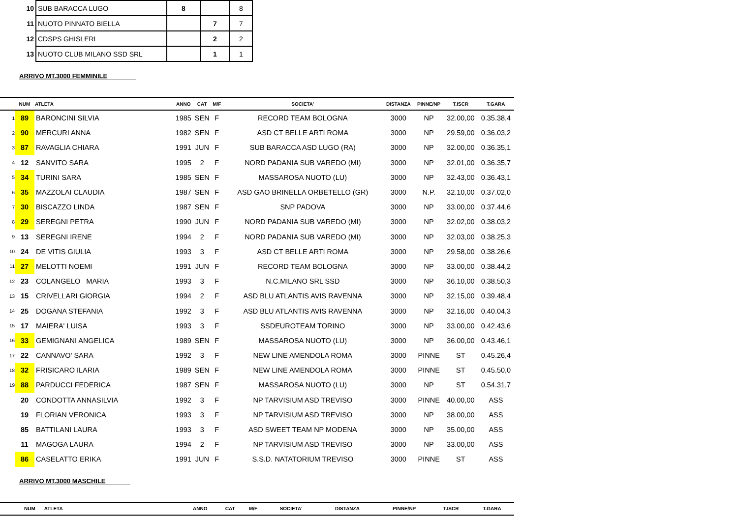| 10 | SUB BARACCA LUGO | 8 | | 8 |
| 11 | NUOTO PINNATO BIELLA | | 7 | 7 |
| 12 | CDSPS GHISLERI | | 2 | 2 |
| 13 | NUOTO CLUB MILANO SSD SRL | | 1 | 1 |
ARRIVO MT.3000 FEMMINILE
| | NUM | ATLETA | ANNO | CAT | M/F | SOCIETA' | DISTANZA | PINNE/NP | T.ISCR | T.GARA |
| --- | --- | --- | --- | --- | --- | --- | --- | --- | --- | --- |
| 1 | 89 | BARONCINI SILVIA | 1985 | SEN | F | RECORD TEAM BOLOGNA | 3000 | NP | 32.00,00 | 0.35.38,4 |
| 2 | 90 | MERCURI ANNA | 1982 | SEN | F | ASD CT BELLE ARTI ROMA | 3000 | NP | 29.59,00 | 0.36.03,2 |
| 3 | 87 | RAVAGLIA CHIARA | 1991 | JUN | F | SUB BARACCA ASD LUGO (RA) | 3000 | NP | 32.00,00 | 0.36.35,1 |
| 4 | 12 | SANVITO SARA | 1995 | 2 | F | NORD PADANIA SUB VAREDO (MI) | 3000 | NP | 32.01,00 | 0.36.35,7 |
| 5 | 34 | TURINI SARA | 1985 | SEN | F | MASSAROSA NUOTO (LU) | 3000 | NP | 32.43,00 | 0.36.43,1 |
| 6 | 35 | MAZZOLAI CLAUDIA | 1987 | SEN | F | ASD GAO BRINELLA ORBETELLO (GR) | 3000 | N.P. | 32.10,00 | 0.37.02,0 |
| 7 | 30 | BISCAZZO LINDA | 1987 | SEN | F | SNP PADOVA | 3000 | NP | 33.00,00 | 0.37.44,6 |
| 8 | 29 | SEREGNI PETRA | 1990 | JUN | F | NORD PADANIA SUB VAREDO (MI) | 3000 | NP | 32.02,00 | 0.38.03,2 |
| 9 | 13 | SEREGNI IRENE | 1994 | 2 | F | NORD PADANIA SUB VAREDO (MI) | 3000 | NP | 32.03,00 | 0.38.25,3 |
| 10 | 24 | DE VITIS GIULIA | 1993 | 3 | F | ASD CT BELLE ARTI ROMA | 3000 | NP | 29.58,00 | 0.38.26,6 |
| 11 | 27 | MELOTTI NOEMI | 1991 | JUN | F | RECORD TEAM BOLOGNA | 3000 | NP | 33.00,00 | 0.38.44,2 |
| 12 | 23 | COLANGELO MARIA | 1993 | 3 | F | N.C.MILANO SRL SSD | 3000 | NP | 36.10,00 | 0.38.50,3 |
| 13 | 15 | CRIVELLARI GIORGIA | 1994 | 2 | F | ASD BLU ATLANTIS AVIS RAVENNA | 3000 | NP | 32.15,00 | 0.39.48,4 |
| 14 | 25 | DOGANA STEFANIA | 1992 | 3 | F | ASD BLU ATLANTIS AVIS RAVENNA | 3000 | NP | 32.16,00 | 0.40.04,3 |
| 15 | 17 | MAIERA' LUISA | 1993 | 3 | F | SSDEUROTEAM TORINO | 3000 | NP | 33.00,00 | 0.42.43,6 |
| 16 | 33 | GEMIGNANI ANGELICA | 1989 | SEN | F | MASSAROSA NUOTO (LU) | 3000 | NP | 36.00,00 | 0.43.46,1 |
| 17 | 22 | CANNAVO' SARA | 1992 | 3 | F | NEW LINE AMENDOLA ROMA | 3000 | PINNE | ST | 0.45.26,4 |
| 18 | 32 | FRISICARO ILARIA | 1989 | SEN | F | NEW LINE AMENDOLA ROMA | 3000 | PINNE | ST | 0.45.50,0 |
| 19 | 88 | PARDUCCI FEDERICA | 1987 | SEN | F | MASSAROSA NUOTO (LU) | 3000 | NP | ST | 0.54.31,7 |
| | 20 | CONDOTTA ANNASILVIA | 1992 | 3 | F | NP TARVISIUM ASD TREVISO | 3000 | PINNE | 40.00,00 | ASS |
| | 19 | FLORIAN VERONICA | 1993 | 3 | F | NP TARVISIUM ASD TREVISO | 3000 | NP | 38.00,00 | ASS |
| | 85 | BATTILANI LAURA | 1993 | 3 | F | ASD SWEET TEAM NP MODENA | 3000 | NP | 35.00,00 | ASS |
| | 11 | MAGOGA LAURA | 1994 | 2 | F | NP TARVISIUM ASD TREVISO | 3000 | NP | 33.00,00 | ASS |
| | 86 | CASELATTO ERIKA | 1991 | JUN | F | S.S.D. NATATORIUM TREVISO | 3000 | PINNE | ST | ASS |
ARRIVO MT.3000 MASCHILE
| | NUM | ATLETA | ANNO | CAT | M/F | SOCIETA' | DISTANZA | PINNE/NP | T.ISCR | T.GARA |
| --- | --- | --- | --- | --- | --- | --- | --- | --- | --- | --- |